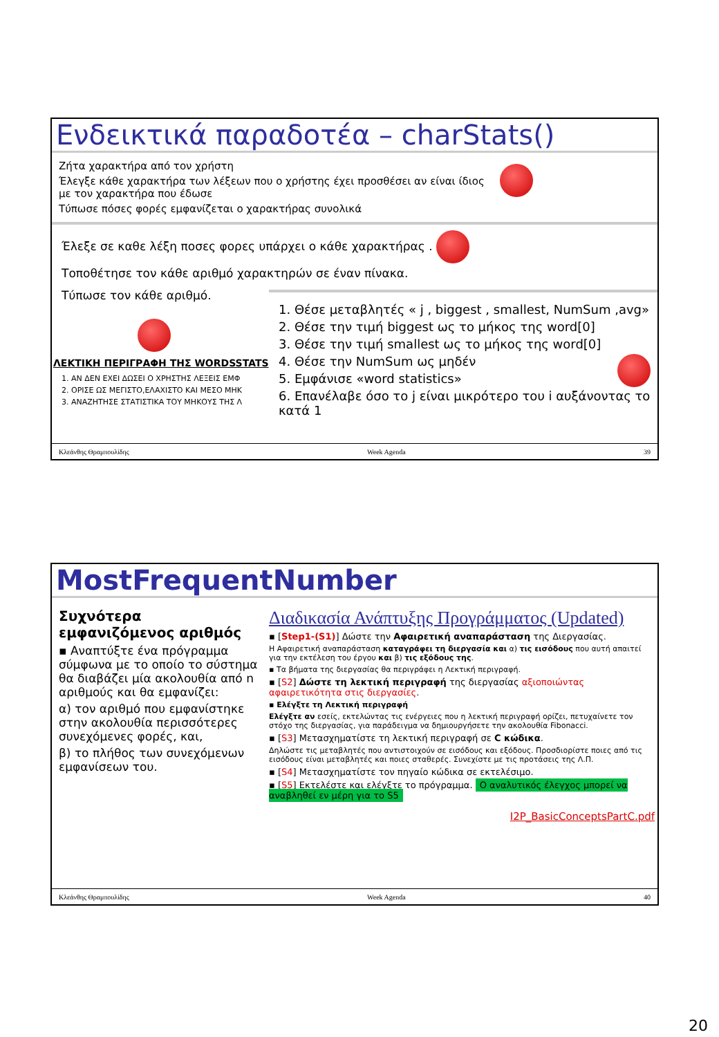Ενδεικτικά παραδοτέα – charStats()
Ζήτα χαρακτήρα από τον χρήστη
Έλεγξε κάθε χαρακτήρα των λέξεων που ο χρήστης έχει προσθέσει αν είναι ίδιος με τον χαρακτήρα που έδωσε
Τύπωσε πόσες φορές εμφανίζεται ο χαρακτήρας συνολικά
Έλεξε σε καθε λέξη ποσες φορες υπάρχει ο κάθε χαρακτήρας .
Τοποθέτησε τον κάθε αριθμό χαρακτηρών σε έναν πίνακα.
Τύπωσε τον κάθε αριθμό.
ΛΕΚΤΙΚΗ ΠΕΡΙΓΡΑΦΗ ΤΗΣ WORDSSTATS
1. ΑΝ ΔΕΝ ΕΧΕΙ ΔΩΣΕΙ Ο ΧΡΗΣΤΗΣ ΛΕΞΕΙΣ ΕΜΦ
2. ΟΡΙΣΕ ΩΣ ΜΕΓΙΣΤΟ,ΕΛΑΧΙΣΤΟ ΚΑΙ ΜΕΣΟ ΜΗΚ
3. ΑΝΑΖΗΤΗΣΕ ΣΤΑΤΙΣΤΙΚΑ ΤΟΥ ΜΗΚΟΥΣ ΤΗΣ Λ
1. Θέσε μεταβλητές « j , biggest , smallest, NumSum ,avg»
2. Θέσε την τιμή biggest ως το μήκος της word[0]
3. Θέσε την τιμή smallest ως το μήκος της word[0]
4. Θέσε την NumSum ως μηδέν
5. Εμφάνισε «word statistics»
6. Επανέλαβε όσο το j είναι μικρότερο του i αυξάνοντας το κατά 1
Κλεάνθης Θραμπουλίδης Week Agenda 39
MostFrequentNumber
Συχνότερα εμφανιζόμενος αριθμός
▪ Αναπτύξτε ένα πρόγραμμα σύμφωνα με το οποίο το σύστημα θα διαβάζει μία ακολουθία από n αριθμούς και θα εμφανίζει:
α) τον αριθμό που εμφανίστηκε στην ακολουθία περισσότερες συνεχόμενες φορές, και,
β) το πλήθος των συνεχόμενων εμφανίσεων του.
Διαδικασία Ανάπτυξης Προγράμματος (Updated)
▪ [Step1-(S1)] Δώστε την Αφαιρετική αναπαράσταση της Διεργασίας.
Η Αφαιρετική αναπαράσταση καταγράφει τη διεργασία και α) τις εισόδους που αυτή απαιτεί για την εκτέλεση του έργου και β) τις εξόδους της.
▪ Τα βήματα της διεργασίας θα περιγράφει η Λεκτική περιγραφή.
▪ [S2] Δώστε τη λεκτική περιγραφή της διεργασίας αξιοποιώντας αφαιρετικότητα στις διεργασίες.
▪ Ελέγξτε τη Λεκτική περιγραφή
Ελέγξτε αν εσείς, εκτελώντας τις ενέργειες που η λεκτική περιγραφή ορίζει, πετυχαίνετε τον στόχο της διεργασίας, για παράδειγμα να δημιουργήσετε την ακολουθία Fibonacci.
▪ [S3] Μετασχηματίστε τη λεκτική περιγραφή σε C κώδικα.
Δηλώστε τις μεταβλητές που αντιστοιχούν σε εισόδους και εξόδους. Προσδιορίστε ποιες από τις εισόδους είναι μεταβλητές και ποιες σταθερές. Συνεχίστε με τις προτάσεις της Λ.Π.
▪ [S4] Μετασχηματίστε τον πηγαίο κώδικα σε εκτελέσιμο.
▪ [S5] Εκτελέστε και ελέγξτε το πρόγραμμα. Ο αναλυτικός έλεγχος μπορεί να αναβληθεί εν μέρη για το S5
I2P_BasicConceptsPartC.pdf
Κλεάνθης Θραμπουλίδης Week Agenda 40
20